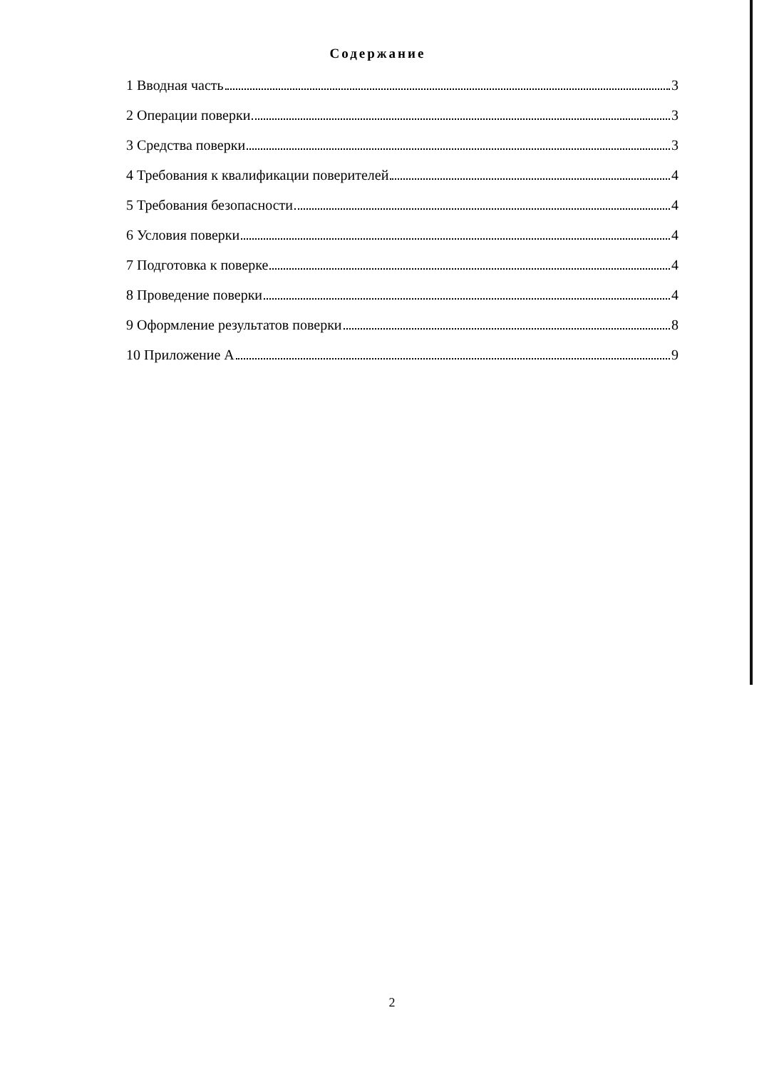Содержание
1 Вводная часть 3
2 Операции поверки 3
3 Средства поверки 3
4 Требования к квалификации поверителей 4
5 Требования безопасности 4
6 Условия поверки 4
7 Подготовка к поверке 4
8 Проведение поверки 4
9 Оформление результатов поверки 8
10 Приложение А 9
2